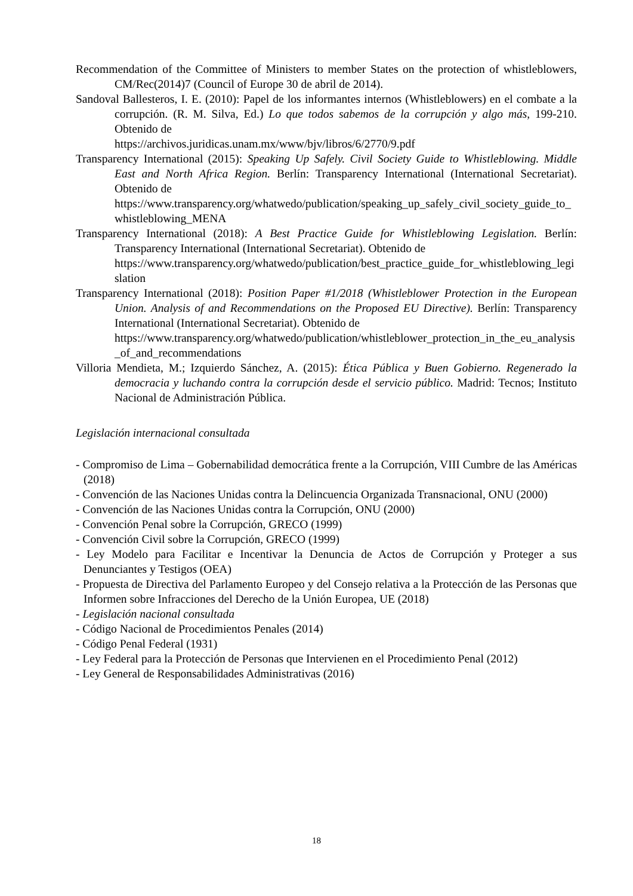Recommendation of the Committee of Ministers to member States on the protection of whistleblowers, CM/Rec(2014)7 (Council of Europe 30 de abril de 2014).
Sandoval Ballesteros, I. E. (2010): Papel de los informantes internos (Whistleblowers) en el combate a la corrupción. (R. M. Silva, Ed.) Lo que todos sabemos de la corrupción y algo más, 199-210. Obtenido de
https://archivos.juridicas.unam.mx/www/bjv/libros/6/2770/9.pdf
Transparency International (2015): Speaking Up Safely. Civil Society Guide to Whistleblowing. Middle East and North Africa Region. Berlín: Transparency International (International Secretariat). Obtenido de
https://www.transparency.org/whatwedo/publication/speaking_up_safely_civil_society_guide_to_whistleblowing_MENA
Transparency International (2018): A Best Practice Guide for Whistleblowing Legislation. Berlín: Transparency International (International Secretariat). Obtenido de
https://www.transparency.org/whatwedo/publication/best_practice_guide_for_whistleblowing_legislation
Transparency International (2018): Position Paper #1/2018 (Whistleblower Protection in the European Union. Analysis of and Recommendations on the Proposed EU Directive). Berlín: Transparency International (International Secretariat). Obtenido de
https://www.transparency.org/whatwedo/publication/whistleblower_protection_in_the_eu_analysis_of_and_recommendations
Villoria Mendieta, M.; Izquierdo Sánchez, A. (2015): Ética Pública y Buen Gobierno. Regenerado la democracia y luchando contra la corrupción desde el servicio público. Madrid: Tecnos; Instituto Nacional de Administración Pública.
Legislación internacional consultada
- Compromiso de Lima – Gobernabilidad democrática frente a la Corrupción, VIII Cumbre de las Américas (2018)
- Convención de las Naciones Unidas contra la Delincuencia Organizada Transnacional, ONU (2000)
- Convención de las Naciones Unidas contra la Corrupción, ONU (2000)
- Convención Penal sobre la Corrupción, GRECO (1999)
- Convención Civil sobre la Corrupción, GRECO (1999)
- Ley Modelo para Facilitar e Incentivar la Denuncia de Actos de Corrupción y Proteger a sus Denunciantes y Testigos (OEA)
- Propuesta de Directiva del Parlamento Europeo y del Consejo relativa a la Protección de las Personas que Informen sobre Infracciones del Derecho de la Unión Europea, UE (2018)
- Legislación nacional consultada
- Código Nacional de Procedimientos Penales (2014)
- Código Penal Federal (1931)
- Ley Federal para la Protección de Personas que Intervienen en el Procedimiento Penal (2012)
- Ley General de Responsabilidades Administrativas (2016)
18